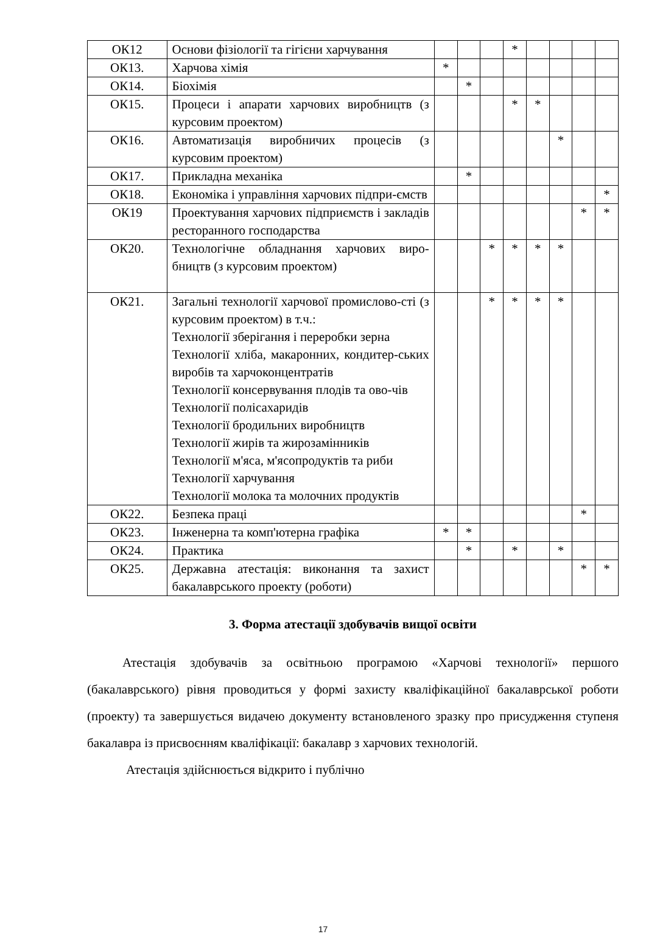| ОК12 | Основи фізіології та гігієни харчування | | | | * | | | | |
| ОК13. | Харчова хімія | * | | | | | | | |
| ОК14. | Біохімія | | * | | | | | | |
| ОК15. | Процеси і апарати харчових виробництв (з курсовим проектом) | | | | * | * | | | |
| ОК16. | Автоматизація виробничих процесів (з курсовим проектом) | | | | | | * | | |
| ОК17. | Прикладна механіка | | * | | | | | | |
| ОК18. | Економіка і управління харчових підпри-ємств | | | | | | | | * |
| ОК19 | Проектування харчових підприємств і закладів ресторанного господарства | | | | | | | * | * |
| ОК20. | Технологічне обладнання харчових виро-бництв (з курсовим проектом) | | | * | * | * | * | | |
| ОК21. | Загальні технології харчової промислово-сті (з курсовим проектом) в т.ч.: Технології зберігання і переробки зерна Технології хліба, макаронних, кондитер-ських виробів та харчоконцентратів Технології консервування плодів та ово-чів Технології полісахаридів Технології бродильних виробництв Технології жирів та жирозамінників Технології м'яса, м'ясопродуктів та риби Технології харчування Технології молока та молочних продуктів | | | * | * | * | * | | |
| ОК22. | Безпека праці | | | | | | | * | |
| ОК23. | Інженерна та комп'ютерна графіка | * | * | | | | | | |
| ОК24. | Практика | | * | | * | | * | | |
| ОК25. | Державна атестація: виконання та захист бакалаврського проекту (роботи) | | | | | | | * | * |
3. Форма атестації здобувачів вищої освіти
Атестація здобувачів за освітньою програмою «Харчові технології» першого (бакалаврського) рівня проводиться у формі захисту кваліфікаційної бакалаврської роботи (проекту) та завершується видачею документу встановленого зразку про присудження ступеня бакалавра із присвоєнням кваліфікації: бакалавр з харчових технологій.
Атестація здійснюється відкрито і публічно
17